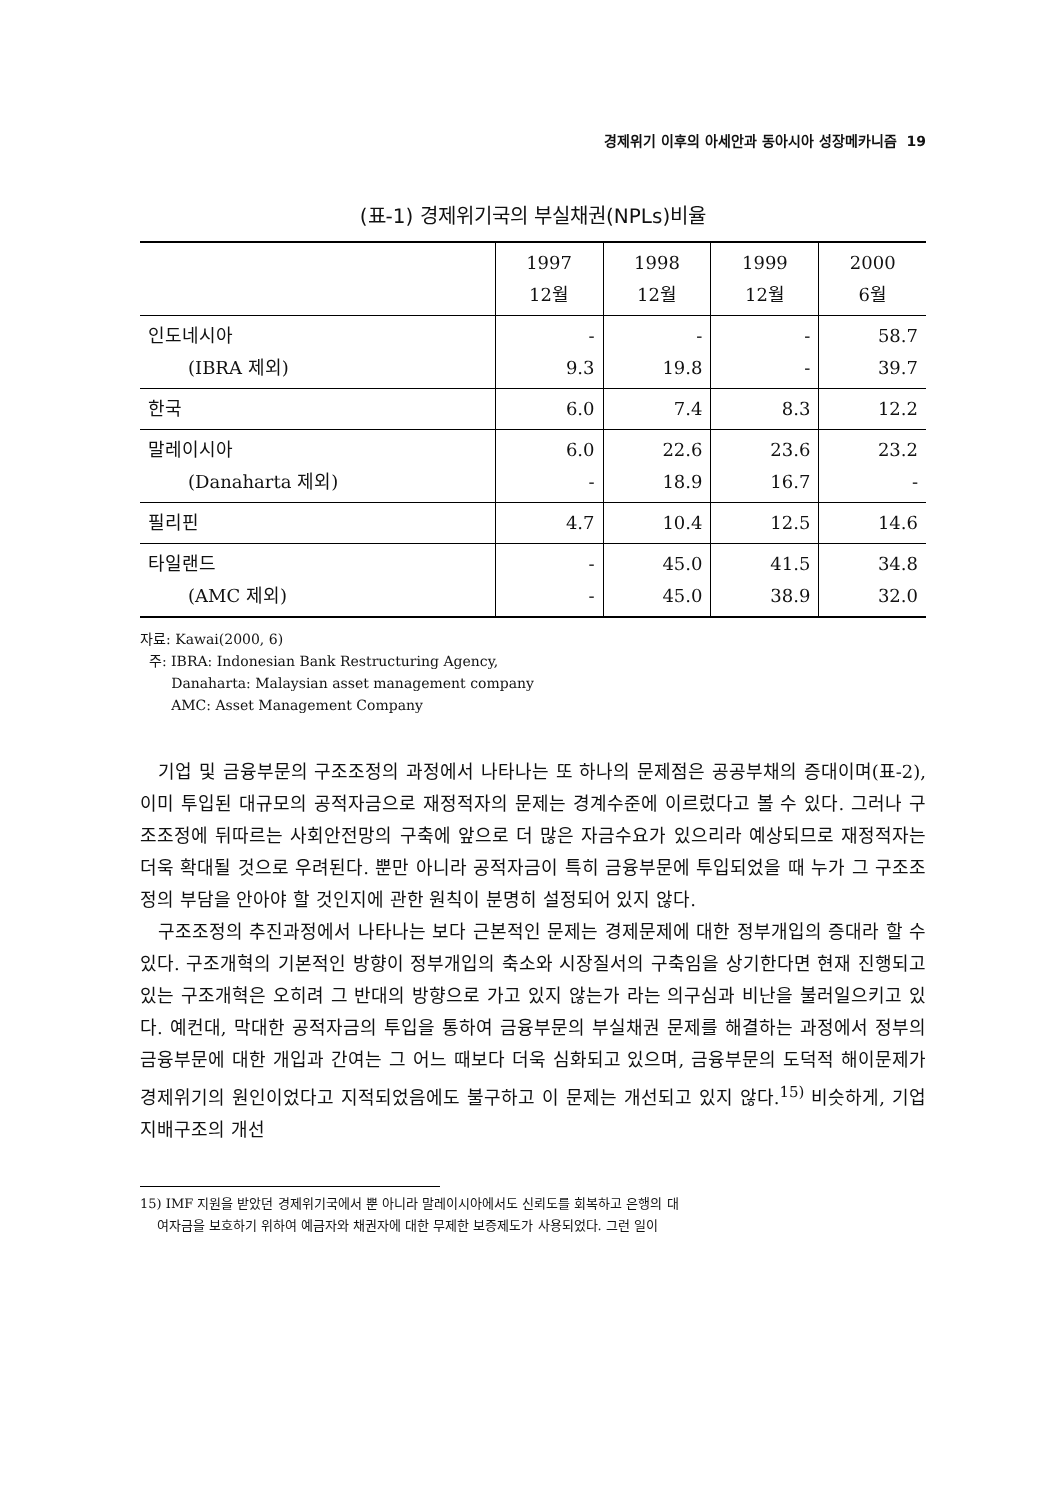경제위기 이후의 아세안과 동아시아 성장메카니즘 19
(표-1) 경제위기국의 부실채권(NPLs)비율
| | 1997 12월 | 1998 12월 | 1999 12월 | 2000 6월 |
| --- | --- | --- | --- | --- |
| 인도네시아 (IBRA 제외) | - 9.3 | - 19.8 | - - | 58.7 39.7 |
| 한국 | 6.0 | 7.4 | 8.3 | 12.2 |
| 말레이시아 (Danaharta 제외) | 6.0 - | 22.6 18.9 | 23.6 16.7 | 23.2 - |
| 필리핀 | 4.7 | 10.4 | 12.5 | 14.6 |
| 타일랜드 (AMC 제외) | - - | 45.0 45.0 | 41.5 38.9 | 34.8 32.0 |
자료: Kawai(2000, 6)
주: IBRA: Indonesian Bank Restructuring Agency,
Danaharta: Malaysian asset management company
AMC: Asset Management Company
기업 및 금융부문의 구조조정의 과정에서 나타나는 또 하나의 문제점은 공공부채의 증대이며(표-2), 이미 투입된 대규모의 공적자금으로 재정적자의 문제는 경계수준에 이르렀다고 볼 수 있다. 그러나 구조조정에 뒤따르는 사회안전망의 구축에 앞으로 더 많은 자금수요가 있으리라 예상되므로 재정적자는 더욱 확대될 것으로 우려된다. 뿐만 아니라 공적자금이 특히 금융부문에 투입되었을 때 누가 그 구조조정의 부담을 안아야 할 것인지에 관한 원칙이 분명히 설정되어 있지 않다.
구조조정의 추진과정에서 나타나는 보다 근본적인 문제는 경제문제에 대한 정부개입의 증대라 할 수 있다. 구조개혁의 기본적인 방향이 정부개입의 축소와 시장질서의 구축임을 상기한다면 현재 진행되고 있는 구조개혁은 오히려 그 반대의 방향으로 가고 있지 않는가 라는 의구심과 비난을 불러일으키고 있다. 예컨대, 막대한 공적자금의 투입을 통하여 금융부문의 부실채권 문제를 해결하는 과정에서 정부의 금융부문에 대한 개입과 간여는 그 어느 때보다 더욱 심화되고 있으며, 금융부문의 도덕적 해이문제가 경제위기의 원인이었다고 지적되었음에도 불구하고 이 문제는 개선되고 있지 않다.<sup>15)</sup> 비슷하게, 기업지배구조의 개선
15) IMF 지원을 받았던 경제위기국에서 뿐 아니라 말레이시아에서도 신뢰도를 회복하고 은행의 대
여자금을 보호하기 위하여 예금자와 채권자에 대한 무제한 보증제도가 사용되었다. 그런 일이